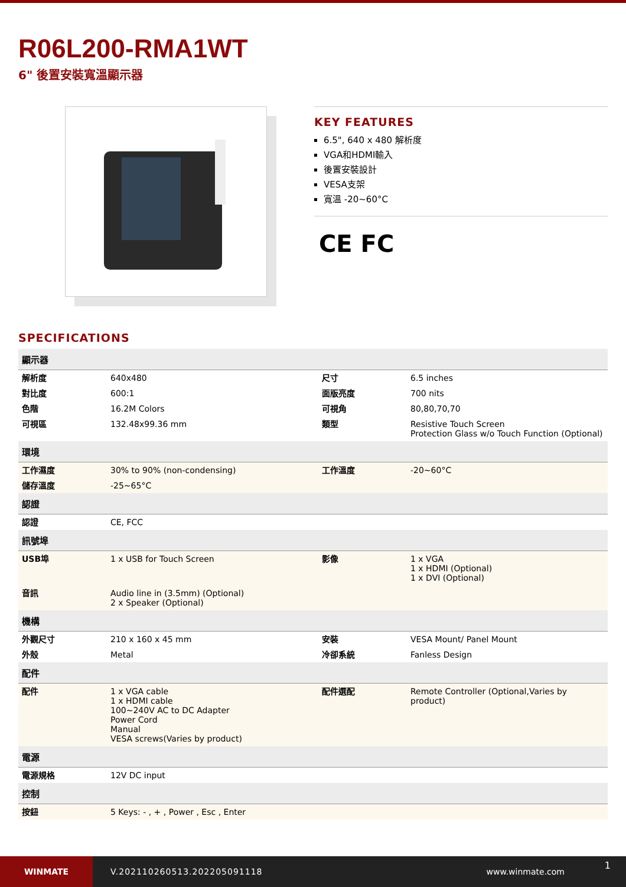R06L200-RMA1WT
6" 後置安裝寬溫顯示器
KEY FEATURES
6.5", 640 x 480 解析度
VGA和HDMI輸入
後置安裝設計
VESA支架
寬溫 -20~60°C
CE FC
SPECIFICATIONS
| 顯示器 | | | |
| --- | --- | --- | --- |
| 解析度 | 640x480 | 尺寸 | 6.5 inches |
| 對比度 | 600:1 | 面版亮度 | 700 nits |
| 色階 | 16.2M Colors | 可視角 | 80,80,70,70 |
| 可視區 | 132.48x99.36 mm | 類型 | Resistive Touch Screen Protection Glass w/o Touch Function (Optional) |
| 環境 | | | |
| 工作濕度 | 30% to 90% (non-condensing) | 工作溫度 | -20~60°C |
| 儲存溫度 | -25~65°C | | |
| 認證 | | | |
| 認證 | CE, FCC | | |
| 訊號埠 | | | |
| USB埠 | 1 x USB for Touch Screen | 影像 | 1 x VGA 1 x HDMI (Optional) 1 x DVI (Optional) |
| 音訊 | Audio line in (3.5mm) (Optional) 2 x Speaker (Optional) | | |
| 機構 | | | |
| 外觀尺寸 | 210 x 160 x 45 mm | 安裝 | VESA Mount/ Panel Mount |
| 外殼 | Metal | 冷卻系統 | Fanless Design |
| 配件 | | | |
| 配件 | 1 x VGA cable 1 x HDMI cable 100~240V AC to DC Adapter Power Cord Manual VESA screws(Varies by product) | 配件選配 | Remote Controller (Optional,Varies by product) |
| 電源 | | | |
| 電源規格 | 12V DC input | | |
| 控制 | | | |
| 按鈕 | 5 Keys: - , + , Power , Esc , Enter | | |
WINMATE
V.202110260513.202205091118 www.winmate.com
1